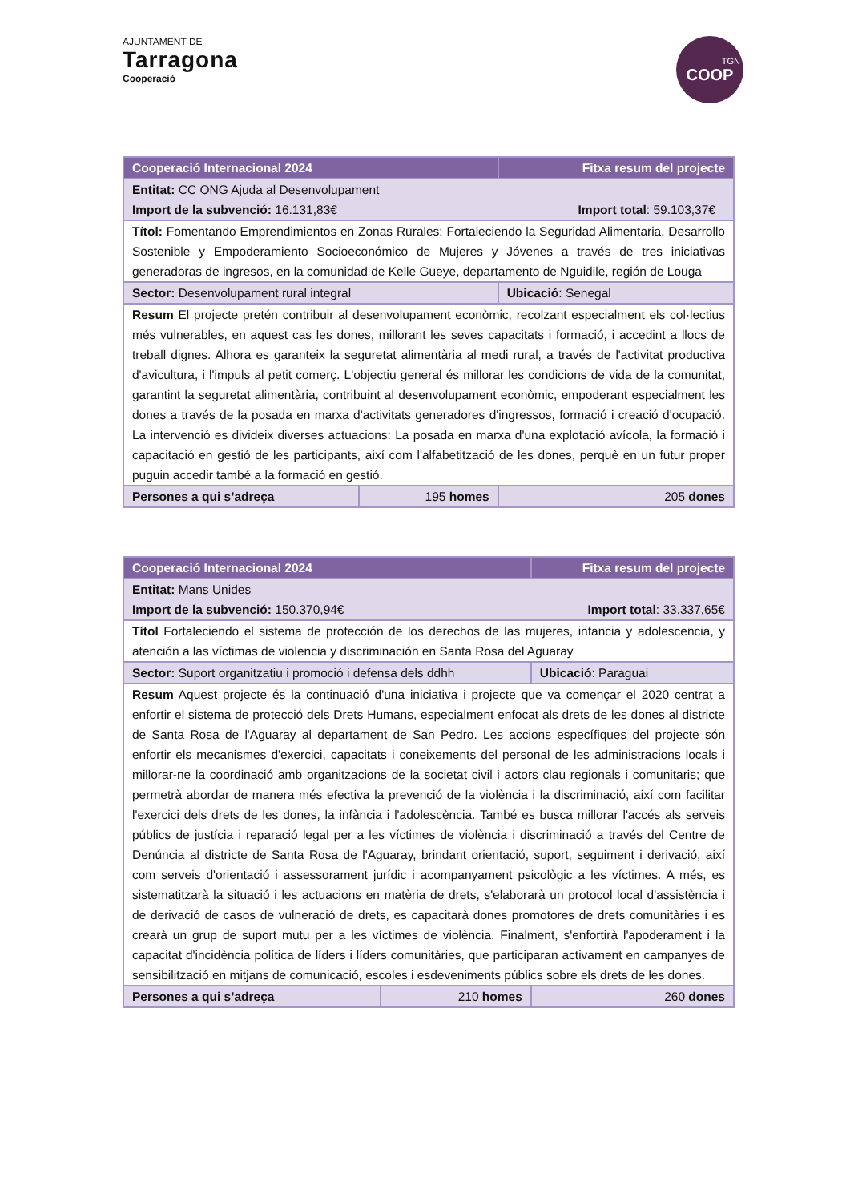AJUNTAMENT DE
Tarragona
Cooperació
TGN
COOP
| Cooperació Internacional 2024 | | Fitxa resum del projecte |
| --- | --- | --- |
| Entitat: CC ONG Ajuda al Desenvolupament Import de la subvenció: 16.131,83€ Import total : 59.103,37€ | | |
| Títol: Fomentando Emprendimientos en Zonas Rurales: Fortaleciendo la Seguridad Alimentaria, Desarrollo Sostenible y Empoderamiento Socioeconómico de Mujeres y Jóvenes a través de tres iniciativas generadoras de ingresos, en la comunidad de Kelle Gueye, departamento de Nguidile, región de Louga | | |
| Sector: Desenvolupament rural integral | | Ubicació : Senegal |
| Resum El projecte pretén contribuir al desenvolupament econòmic, recolzant especialment els col·lectius més vulnerables, en aquest cas les dones, millorant les seves capacitats i formació, i accedint a llocs de treball dignes. Alhora es garanteix la seguretat alimentària al medi rural, a través de l'activitat productiva d'avicultura, i l'impuls al petit comerç. L'objectiu general és millorar les condicions de vida de la comunitat, garantint la seguretat alimentària, contribuint al desenvolupament econòmic, empoderant especialment les dones a través de la posada en marxa d'activitats generadores d'ingressos, formació i creació d'ocupació. La intervenció es divideix diverses actuacions: La posada en marxa d'una explotació avícola, la formació i capacitació en gestió de les participants, així com l'alfabetització de les dones, perquè en un futur proper puguin accedir també a la formació en gestió. | | |
| Persones a qui s’adreça | 195 homes | 205 dones |
| Cooperació Internacional 2024 | | Fitxa resum del projecte |
| --- | --- | --- |
| Entitat: Mans Unides Import de la subvenció: 150.370,94€ Import total : 33.337,65€ | | |
| Títol Fortaleciendo el sistema de protección de los derechos de las mujeres, infancia y adolescencia, y atención a las víctimas de violencia y discriminación en Santa Rosa del Aguaray | | |
| Sector: Suport organitzatiu i promoció i defensa dels ddhh | | Ubicació : Paraguai |
| Resum Aquest projecte és la continuació d'una iniciativa i projecte que va començar el 2020 centrat a enfortir el sistema de protecció dels Drets Humans, especialment enfocat als drets de les dones al districte de Santa Rosa de l'Aguaray al departament de San Pedro. Les accions específiques del projecte són enfortir els mecanismes d'exercici, capacitats i coneixements del personal de les administracions locals i millorar-ne la coordinació amb organitzacions de la societat civil i actors clau regionals i comunitaris; que permetrà abordar de manera més efectiva la prevenció de la violència i la discriminació, així com facilitar l'exercici dels drets de les dones, la infància i l'adolescència. També es busca millorar l'accés als serveis públics de justícia i reparació legal per a les víctimes de violència i discriminació a través del Centre de Denúncia al districte de Santa Rosa de l'Aguaray, brindant orientació, suport, seguiment i derivació, així com serveis d'orientació i assessorament jurídic i acompanyament psicològic a les víctimes. A més, es sistematitzarà la situació i les actuacions en matèria de drets, s'elaborarà un protocol local d'assistència i de derivació de casos de vulneració de drets, es capacitarà dones promotores de drets comunitàries i es crearà un grup de suport mutu per a les víctimes de violència. Finalment, s'enfortirà l'apoderament i la capacitat d'incidència política de líders i líders comunitàries, que participaran activament en campanyes de sensibilització en mitjans de comunicació, escoles i esdeveniments públics sobre els drets de les dones. | | |
| Persones a qui s’adreça | 210 homes | 260 dones |